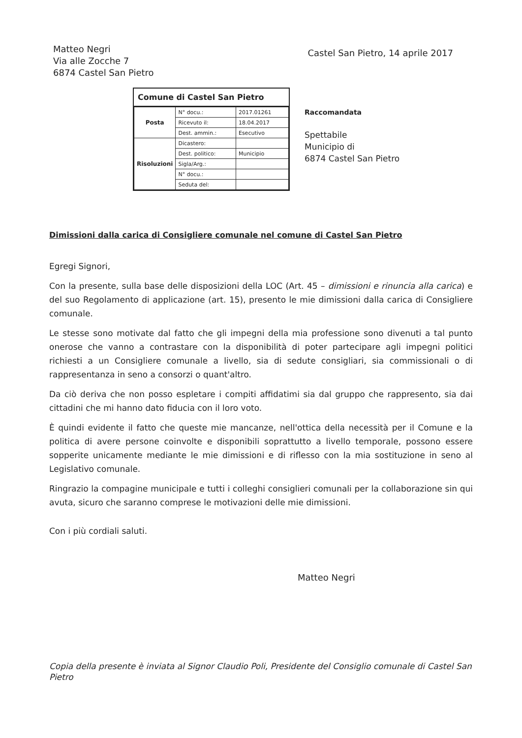Matteo Negri
Via alle Zocche 7
6874 Castel San Pietro
Castel San Pietro, 14 aprile 2017
Comune di Castel San Pietro
| Posta | N° docu.: | 2017.01261 |
| | Ricevuto il: | 18.04.2017 |
| | Dest. ammin.: | Esecutivo |
| Risoluzioni | Dicastero: | |
| | Dest. politico: | Municipio |
| | Sigla/Arg.: | |
| | N° docu.: | |
| | Seduta del: | |
Raccomandata
Spettabile
Municipio di
6874 Castel San Pietro
Dimissioni dalla carica di Consigliere comunale nel comune di Castel San Pietro
Egregi Signori,
Con la presente, sulla base delle disposizioni della LOC (Art. 45 – dimissioni e rinuncia alla carica) e del suo Regolamento di applicazione (art. 15), presento le mie dimissioni dalla carica di Consigliere comunale.
Le stesse sono motivate dal fatto che gli impegni della mia professione sono divenuti a tal punto onerose che vanno a contrastare con la disponibilità di poter partecipare agli impegni politici richiesti a un Consigliere comunale a livello, sia di sedute consigliari, sia commissionali o di rappresentanza in seno a consorzi o quant'altro.
Da ciò deriva che non posso espletare i compiti affidatimi sia dal gruppo che rappresento, sia dai cittadini che mi hanno dato fiducia con il loro voto.
È quindi evidente il fatto che queste mie mancanze, nell'ottica della necessità per il Comune e la politica di avere persone coinvolte e disponibili soprattutto a livello temporale, possono essere sopperite unicamente mediante le mie dimissioni e di riflesso con la mia sostituzione in seno al Legislativo comunale.
Ringrazio la compagine municipale e tutti i colleghi consiglieri comunali per la collaborazione sin qui avuta, sicuro che saranno comprese le motivazioni delle mie dimissioni.
Con i più cordiali saluti.
Matteo Negri
Copia della presente è inviata al Signor Claudio Poli, Presidente del Consiglio comunale di Castel San Pietro